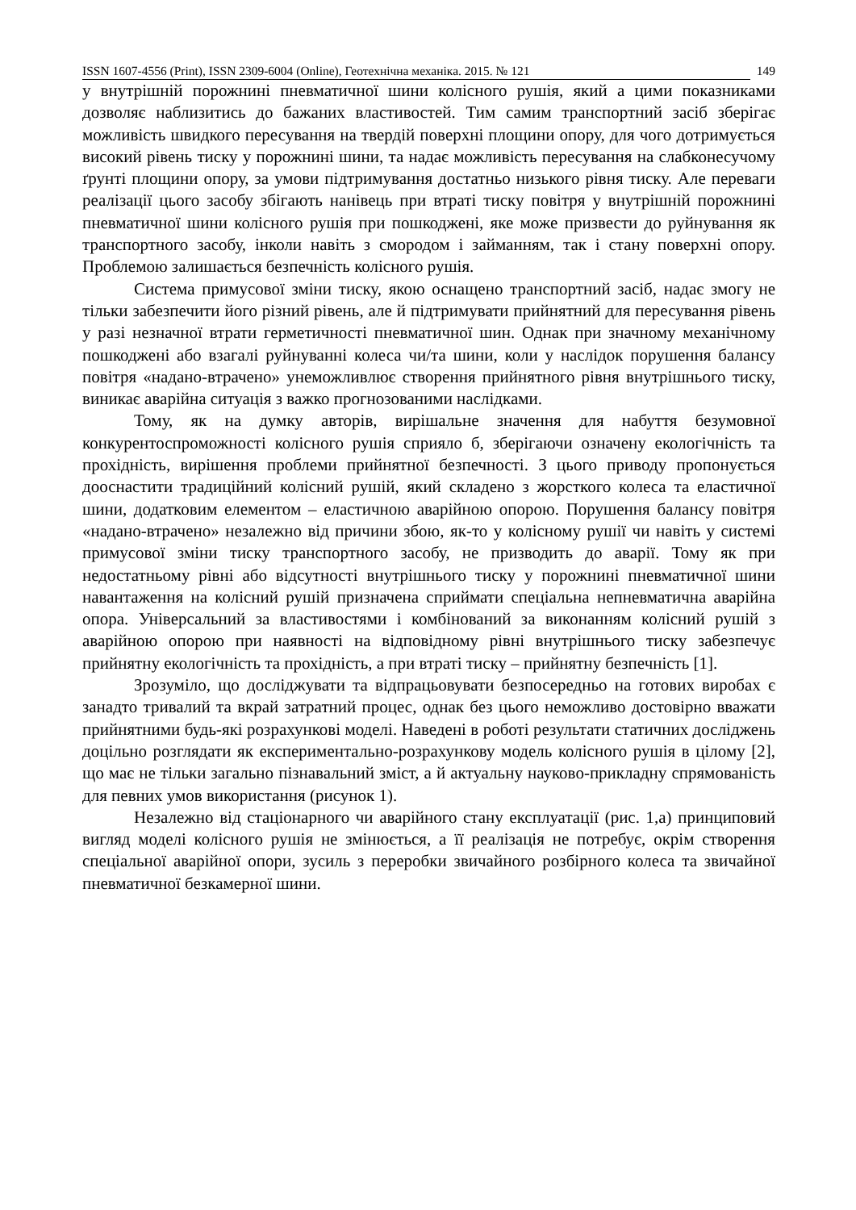ISSN 1607-4556 (Print), ISSN 2309-6004 (Online), Геотехнічна механіка. 2015. № 121 149
у внутрішній порожнині пневматичної шини колісного рушія, який а цими показниками дозволяє наблизитись до бажаних властивостей. Тим самим транспортний засіб зберігає можливість швидкого пересування на твердій поверхні площини опору, для чого дотримується високий рівень тиску у порожнині шини, та надає можливість пересування на слабконесучому ґрунті площини опору, за умови підтримування достатньо низького рівня тиску. Але переваги реалізації цього засобу збігають нанівець при втраті тиску повітря у внутрішній порожнині пневматичної шини колісного рушія при пошкоджені, яке може призвести до руйнування як транспортного засобу, інколи навіть з смородом і займанням, так і стану поверхні опору. Проблемою залишається безпечність колісного рушія.
Система примусової зміни тиску, якою оснащено транспортний засіб, надає змогу не тільки забезпечити його різний рівень, але й підтримувати прийнятний для пересування рівень у разі незначної втрати герметичності пневматичної шин. Однак при значному механічному пошкоджені або взагалі руйнуванні колеса чи/та шини, коли у наслідок порушення балансу повітря «надано-втрачено» унеможливлює створення прийнятного рівня внутрішнього тиску, виникає аварійна ситуація з важко прогнозованими наслідками.
Тому, як на думку авторів, вирішальне значення для набуття безумовної конкурентоспроможності колісного рушія сприяло б, зберігаючи означену екологічність та прохідність, вирішення проблеми прийнятної безпечності. З цього приводу пропонується дооснастити традиційний колісний рушій, який складено з жорсткого колеса та еластичної шини, додатковим елементом – еластичною аварійною опорою. Порушення балансу повітря «надано-втрачено» незалежно від причини збою, як-то у колісному рушії чи навіть у системі примусової зміни тиску транспортного засобу, не призводить до аварії. Тому як при недостатньому рівні або відсутності внутрішнього тиску у порожнині пневматичної шини навантаження на колісний рушій призначена сприймати спеціальна непневматична аварійна опора. Універсальний за властивостями і комбінований за виконанням колісний рушій з аварійною опорою при наявності на відповідному рівні внутрішнього тиску забезпечує прийнятну екологічність та прохідність, а при втраті тиску – прийнятну безпечність [1].
Зрозуміло, що досліджувати та відпрацьовувати безпосередньо на готових виробах є занадто тривалий та вкрай затратний процес, однак без цього неможливо достовірно вважати прийнятними будь-які розрахункові моделі. Наведені в роботі результати статичних досліджень доцільно розглядати як експериментально-розрахункову модель колісного рушія в цілому [2], що має не тільки загально пізнавальний зміст, а й актуальну науково-прикладну спрямованість для певних умов використання (рисунок 1).
Незалежно від стаціонарного чи аварійного стану експлуатації (рис. 1,а) принциповий вигляд моделі колісного рушія не змінюється, а її реалізація не потребує, окрім створення спеціальної аварійної опори, зусиль з переробки звичайного розбірного колеса та звичайної пневматичної безкамерної шини.